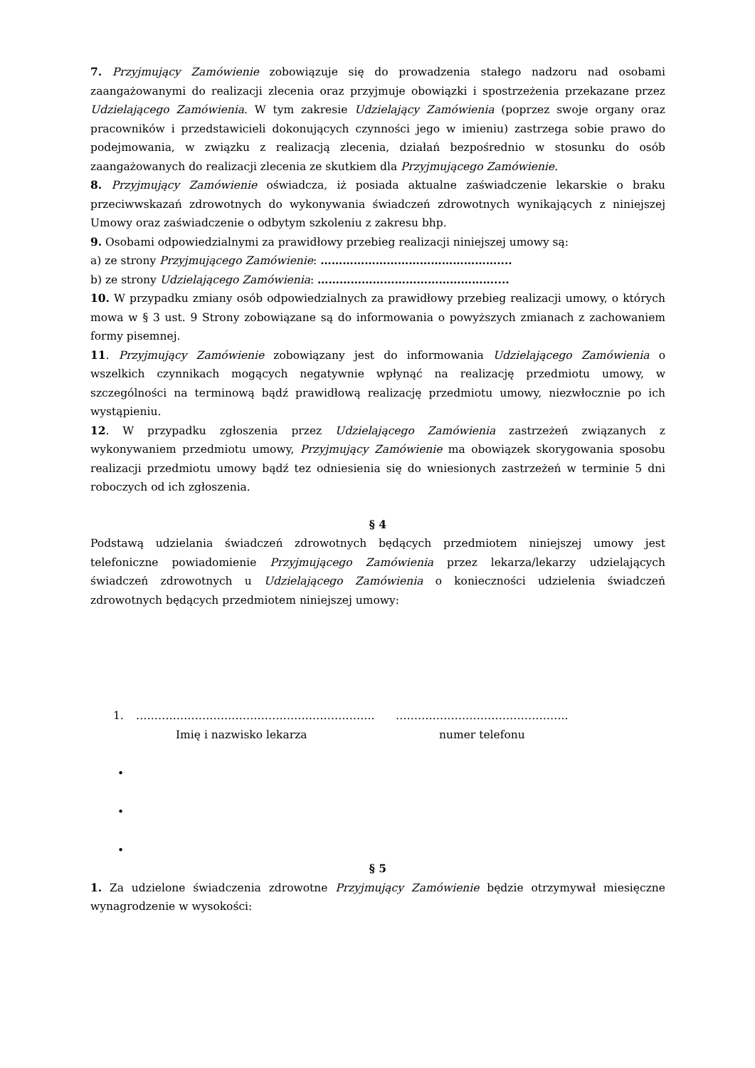7. Przyjmujący Zamówienie zobowiązuje się do prowadzenia stałego nadzoru nad osobami zaangażowanymi do realizacji zlecenia oraz przyjmuje obowiązki i spostrzeżenia przekazane przez Udzielającego Zamówienia. W tym zakresie Udzielający Zamówienia (poprzez swoje organy oraz pracowników i przedstawicieli dokonujących czynności jego w imieniu) zastrzega sobie prawo do podejmowania, w związku z realizacją zlecenia, działań bezpośrednio w stosunku do osób zaangażowanych do realizacji zlecenia ze skutkiem dla Przyjmującego Zamówienie.
8. Przyjmujący Zamówienie oświadcza, iż posiada aktualne zaświadczenie lekarskie o braku przeciwwskazań zdrowotnych do wykonywania świadczeń zdrowotnych wynikających z niniejszej Umowy oraz zaświadczenie o odbytym szkoleniu z zakresu bhp.
9. Osobami odpowiedzialnymi za prawidłowy przebieg realizacji niniejszej umowy są:
a) ze strony Przyjmującego Zamówienie: …………………………………………....
b) ze strony Udzielającego Zamówienia: …………………………………………....
10. W przypadku zmiany osób odpowiedzialnych za prawidłowy przebieg realizacji umowy, o których mowa w § 3 ust. 9 Strony zobowiązane są do informowania o powyższych zmianach z zachowaniem formy pisemnej.
11. Przyjmujący Zamówienie zobowiązany jest do informowania Udzielającego Zamówienia o wszelkich czynnikach mogących negatywnie wpłynąć na realizację przedmiotu umowy, w szczególności na terminową bądź prawidłową realizację przedmiotu umowy, niezwłocznie po ich wystąpieniu.
12. W przypadku zgłoszenia przez Udzielającego Zamówienia zastrzeżeń związanych z wykonywaniem przedmiotu umowy, Przyjmujący Zamówienie ma obowiązek skorygowania sposobu realizacji przedmiotu umowy bądź tez odniesienia się do wniesionych zastrzeżeń w terminie 5 dni roboczych od ich zgłoszenia.
§ 4
Podstawą udzielania świadczeń zdrowotnych będących przedmiotem niniejszej umowy jest telefoniczne powiadomienie Przyjmującego Zamówienia przez lekarza/lekarzy udzielających świadczeń zdrowotnych u Udzielającego Zamówienia o konieczności udzielenia świadczeń zdrowotnych będących przedmiotem niniejszej umowy:
1. ……………………………………………………….. ………………………………………..
Imię i nazwisko lekarza numer telefonu
•
•
•
§ 5
1. Za udzielone świadczenia zdrowotne Przyjmujący Zamówienie będzie otrzymywał miesięczne wynagrodzenie w wysokości: